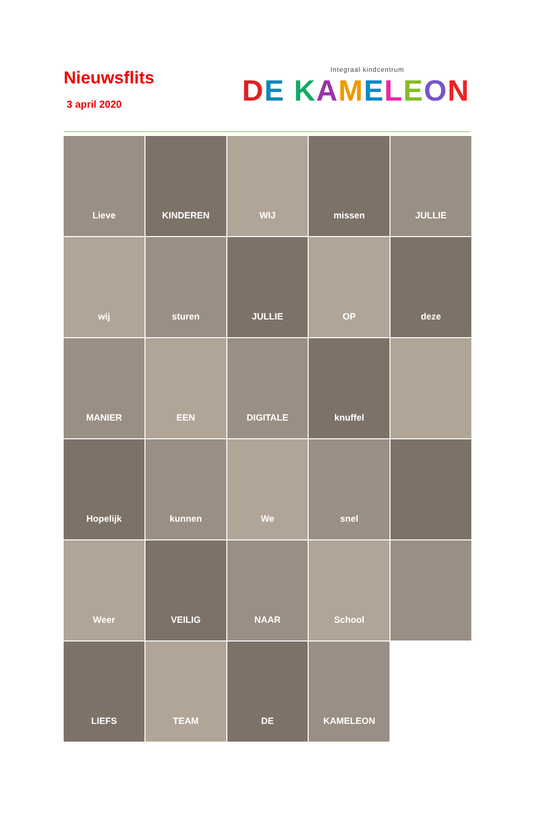Nieuwsflits
3 april 2020
Integraal kindcentrum
DE KAMELEON
Lieve
KINDEREN
WIJ
missen
JULLIE
wij
sturen
JULLIE
OP
deze
MANIER
EEN
DIGITALE
knuffel
Hopelijk
kunnen
We
snel
Weer
VEILIG
NAAR
School
LIEFS
TEAM
DE
KAMELEON